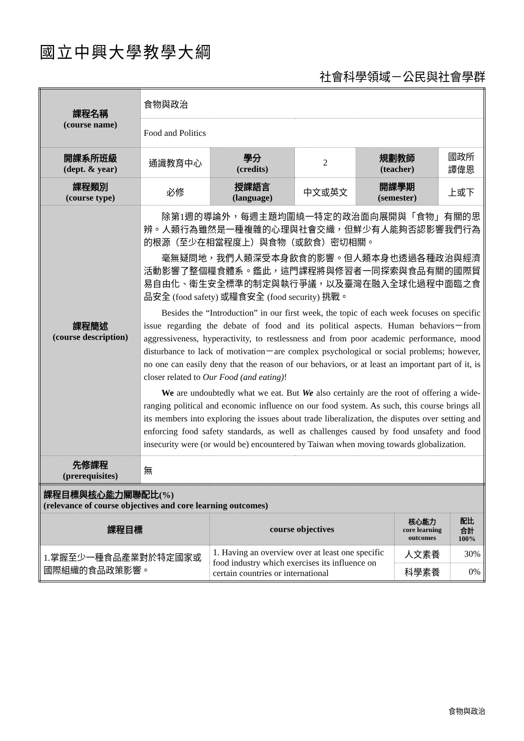國立中興大學教學大綱
社會科學領域－公民與社會學群
| 課程名稱 (course name) | 食物與政治 | | | | |
| | Food and Politics | | | | |
| 開課系所班級 (dept. & year) | 通識教育中心 | 學分 (credits) | 2 | 規劃教師 (teacher) | 國政所 譚偉恩 |
| 課程類別 (course type) | 必修 | 授課語言 (language) | 中文或英文 | 開課學期 (semester) | 上或下 |
| 課程簡述 (course description) | 除第1週的導論外，每週主題均圍繞一特定的政治面向展開與「食物」有關的思辨。人類行為雖然是一種複雜的心理與社會交織，但鮮少有人能夠否認影響我們行為的根源（至少在相當程度上）與食物（或飲食）密切相關。 毫無疑問地，我們人類深受本身飲食的影響。但人類本身也透過各種政治與經濟活動影響了整個糧食體系。鑑此，這門課程將與修習者一同探索與食品有關的國際貿易自由化、衛生安全標準的制定與執行爭議，以及臺灣在融入全球化過程中面臨之食品安全 (food safety) 或糧食安全 (food security) 挑戰。 Besides the “Introduction” in our first week, the topic of each week focuses on specific issue regarding the debate of food and its political aspects. Human behaviors－from aggressiveness, hyperactivity, to restlessness and from poor academic performance, mood disturbance to lack of motivation－are complex psychological or social problems; however, no one can easily deny that the reason of our behaviors, or at least an important part of it, is closer related to Our Food (and eating) ! We are undoubtedly what we eat. But We also certainly are the root of offering a wide-ranging political and economic influence on our food system. As such, this course brings all its members into exploring the issues about trade liberalization, the disputes over setting and enforcing food safety standards, as well as challenges caused by food unsafety and food insecurity were (or would be) encountered by Taiwan when moving towards globalization. | | | | |
| 先修課程 (prerequisites) | 無 | | | | |
| 課程目標與 核心能力 關聯配比(%) (relevance of course objectives and core learning outcomes) | | | |
| 課程目標 | course objectives | 核心能力 core learning outcomes | 配比 合計 100% |
| 1.掌握至少一種食品產業對於特定國家或國際組織的食品政策影響。 | 1. Having an overview over at least one specific food industry which exercises its influence on certain countries or international | 人文素養 | 30% |
| | | 科學素養 | 0% |
食物與政治